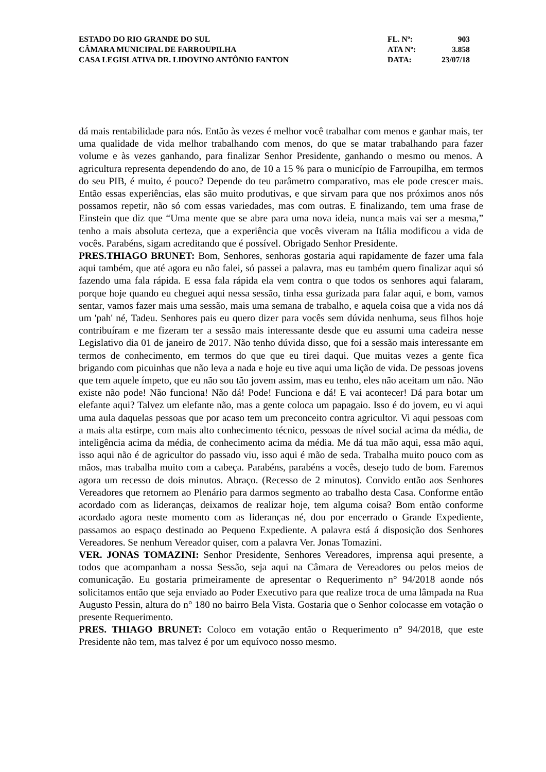| ESTADO DO RIO GRANDE DO SUL | FL. Nº: | 903 |
| CÂMARA MUNICIPAL DE FARROUPILHA | ATA Nº: | 3.858 |
| CASA LEGISLATIVA DR. LIDOVINO ANTÔNIO FANTON | DATA: | 23/07/18 |
dá mais rentabilidade para nós. Então às vezes é melhor você trabalhar com menos e ganhar mais, ter uma qualidade de vida melhor trabalhando com menos, do que se matar trabalhando para fazer volume e às vezes ganhando, para finalizar Senhor Presidente, ganhando o mesmo ou menos. A agricultura representa dependendo do ano, de 10 a 15 % para o município de Farroupilha, em termos do seu PIB, é muito, é pouco? Depende do teu parâmetro comparativo, mas ele pode crescer mais. Então essas experiências, elas são muito produtivas, e que sirvam para que nos próximos anos nós possamos repetir, não só com essas variedades, mas com outras. E finalizando, tem uma frase de Einstein que diz que “Uma mente que se abre para uma nova ideia, nunca mais vai ser a mesma,” tenho a mais absoluta certeza, que a experiência que vocês viveram na Itália modificou a vida de vocês. Parabéns, sigam acreditando que é possível. Obrigado Senhor Presidente.
PRES.THIAGO BRUNET: Bom, Senhores, senhoras gostaria aqui rapidamente de fazer uma fala aqui também, que até agora eu não falei, só passei a palavra, mas eu também quero finalizar aqui só fazendo uma fala rápida. E essa fala rápida ela vem contra o que todos os senhores aqui falaram, porque hoje quando eu cheguei aqui nessa sessão, tinha essa gurizada para falar aqui, e bom, vamos sentar, vamos fazer mais uma sessão, mais uma semana de trabalho, e aquela coisa que a vida nos dá um 'pah' né, Tadeu. Senhores pais eu quero dizer para vocês sem dúvida nenhuma, seus filhos hoje contribuíram e me fizeram ter a sessão mais interessante desde que eu assumi uma cadeira nesse Legislativo dia 01 de janeiro de 2017. Não tenho dúvida disso, que foi a sessão mais interessante em termos de conhecimento, em termos do que que eu tirei daqui. Que muitas vezes a gente fica brigando com picuinhas que não leva a nada e hoje eu tive aqui uma lição de vida. De pessoas jovens que tem aquele ímpeto, que eu não sou tão jovem assim, mas eu tenho, eles não aceitam um não. Não existe não pode! Não funciona! Não dá! Pode! Funciona e dá! E vai acontecer! Dá para botar um elefante aqui? Talvez um elefante não, mas a gente coloca um papagaio. Isso é do jovem, eu vi aqui uma aula daquelas pessoas que por acaso tem um preconceito contra agricultor. Vi aqui pessoas com a mais alta estirpe, com mais alto conhecimento técnico, pessoas de nível social acima da média, de inteligência acima da média, de conhecimento acima da média. Me dá tua mão aqui, essa mão aqui, isso aqui não é de agricultor do passado viu, isso aqui é mão de seda. Trabalha muito pouco com as mãos, mas trabalha muito com a cabeça. Parabéns, parabéns a vocês, desejo tudo de bom. Faremos agora um recesso de dois minutos. Abraço. (Recesso de 2 minutos). Convido então aos Senhores Vereadores que retornem ao Plenário para darmos segmento ao trabalho desta Casa. Conforme então acordado com as lideranças, deixamos de realizar hoje, tem alguma coisa? Bom então conforme acordado agora neste momento com as lideranças né, dou por encerrado o Grande Expediente, passamos ao espaço destinado ao Pequeno Expediente. A palavra está á disposição dos Senhores Vereadores. Se nenhum Vereador quiser, com a palavra Ver. Jonas Tomazini.
VER. JONAS TOMAZINI: Senhor Presidente, Senhores Vereadores, imprensa aqui presente, a todos que acompanham a nossa Sessão, seja aqui na Câmara de Vereadores ou pelos meios de comunicação. Eu gostaria primeiramente de apresentar o Requerimento n° 94/2018 aonde nós solicitamos então que seja enviado ao Poder Executivo para que realize troca de uma lâmpada na Rua Augusto Pessin, altura do n° 180 no bairro Bela Vista. Gostaria que o Senhor colocasse em votação o presente Requerimento.
PRES. THIAGO BRUNET: Coloco em votação então o Requerimento n° 94/2018, que este Presidente não tem, mas talvez é por um equívoco nosso mesmo.